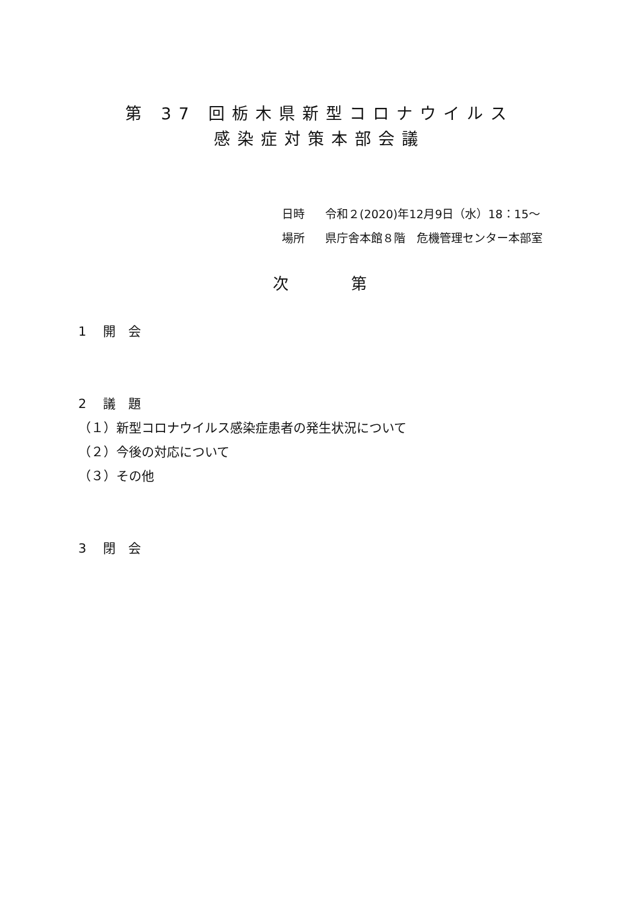第 37 回栃木県新型コロナウイルス
感染症対策本部会議
日時 令和２(2020)年12月9日（水）18：15～
場所 県庁舎本館８階　危機管理センター本部室
次　　　　第
1　 開　会
2　 議　題
（１）新型コロナウイルス感染症患者の発生状況について
（２）今後の対応について
（３）その他
3　 閉　会